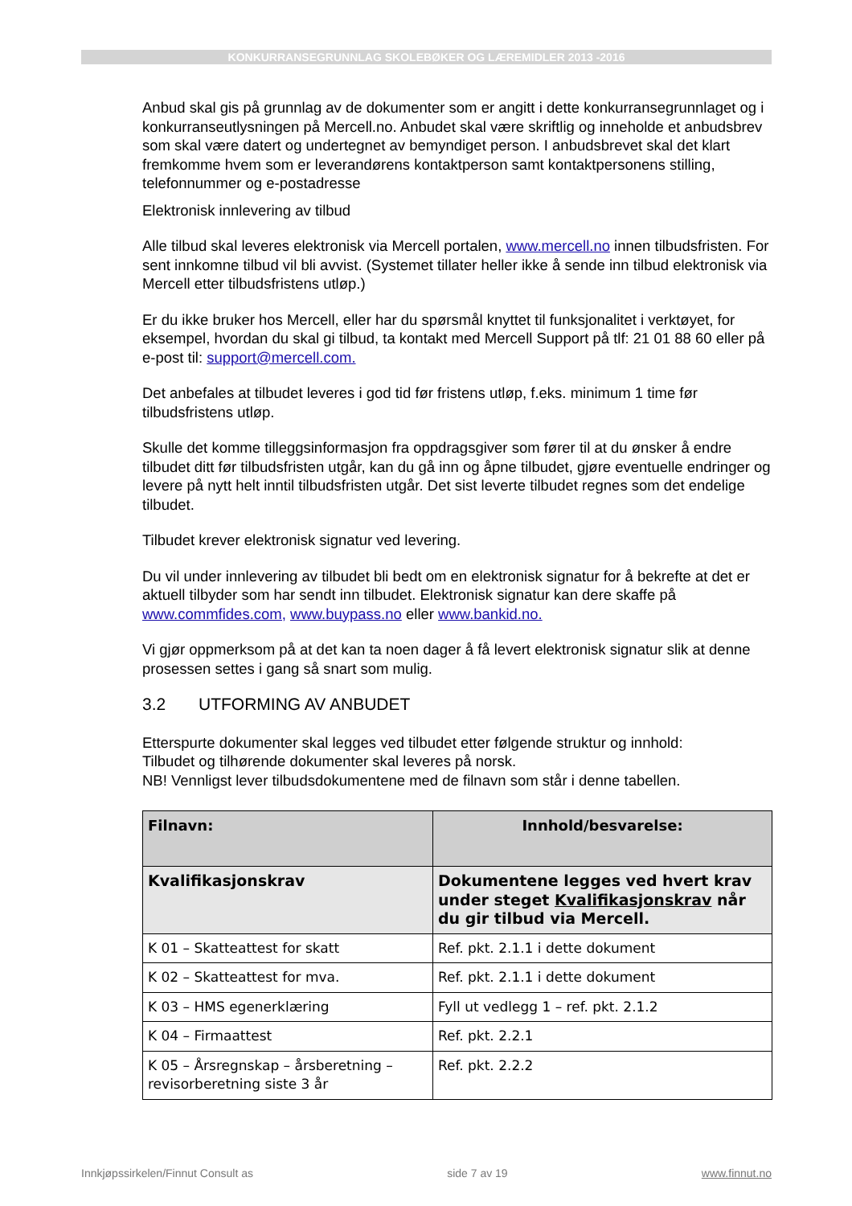KONKURRANSEGRUNNLAG SKOLEBØKER OG LÆREMIDLER 2013 -2016
Anbud skal gis på grunnlag av de dokumenter som er angitt i dette konkurransegrunnlaget og i konkurranseutlysningen på Mercell.no. Anbudet skal være skriftlig og inneholde et anbudsbrev som skal være datert og undertegnet av bemyndiget person. I anbudsbrevet skal det klart fremkomme hvem som er leverandørens kontaktperson samt kontaktpersonens stilling, telefonnummer og e-postadresse
Elektronisk innlevering av tilbud
Alle tilbud skal leveres elektronisk via Mercell portalen, www.mercell.no innen tilbudsfristen. For sent innkomne tilbud vil bli avvist. (Systemet tillater heller ikke å sende inn tilbud elektronisk via Mercell etter tilbudsfristens utløp.)
Er du ikke bruker hos Mercell, eller har du spørsmål knyttet til funksjonalitet i verktøyet, for eksempel, hvordan du skal gi tilbud, ta kontakt med Mercell Support på tlf: 21 01 88 60 eller på e-post til: support@mercell.com.
Det anbefales at tilbudet leveres i god tid før fristens utløp, f.eks. minimum 1 time før tilbudsfristens utløp.
Skulle det komme tilleggsinformasjon fra oppdragsgiver som fører til at du ønsker å endre tilbudet ditt før tilbudsfristen utgår, kan du gå inn og åpne tilbudet, gjøre eventuelle endringer og levere på nytt helt inntil tilbudsfristen utgår. Det sist leverte tilbudet regnes som det endelige tilbudet.
Tilbudet krever elektronisk signatur ved levering.
Du vil under innlevering av tilbudet bli bedt om en elektronisk signatur for å bekrefte at det er aktuell tilbyder som har sendt inn tilbudet. Elektronisk signatur kan dere skaffe på www.commfides.com, www.buypass.no eller www.bankid.no.
Vi gjør oppmerksom på at det kan ta noen dager å få levert elektronisk signatur slik at denne prosessen settes i gang så snart som mulig.
3.2 UTFORMING AV ANBUDET
Etterspurte dokumenter skal legges ved tilbudet etter følgende struktur og innhold:
Tilbudet og tilhørende dokumenter skal leveres på norsk.
NB! Vennligst lever tilbudsdokumentene med de filnavn som står i denne tabellen.
| Filnavn: | Innhold/besvarelse: |
| --- | --- |
| Kvalifikasjonskrav | Dokumentene legges ved hvert krav under steget Kvalifikasjonskrav når du gir tilbud via Mercell. |
| K 01 – Skatteattest for skatt | Ref. pkt. 2.1.1 i dette dokument |
| K 02 – Skatteattest for mva. | Ref. pkt. 2.1.1 i dette dokument |
| K 03 – HMS egenerklæring | Fyll ut vedlegg 1 – ref. pkt. 2.1.2 |
| K 04 – Firmaattest | Ref. pkt. 2.2.1 |
| K 05 – Årsregnskap – årsberetning – revisorberetning siste 3 år | Ref. pkt. 2.2.2 |
Innkjøpssirkelen/Finnut Consult as side 7 av 19 www.finnut.no